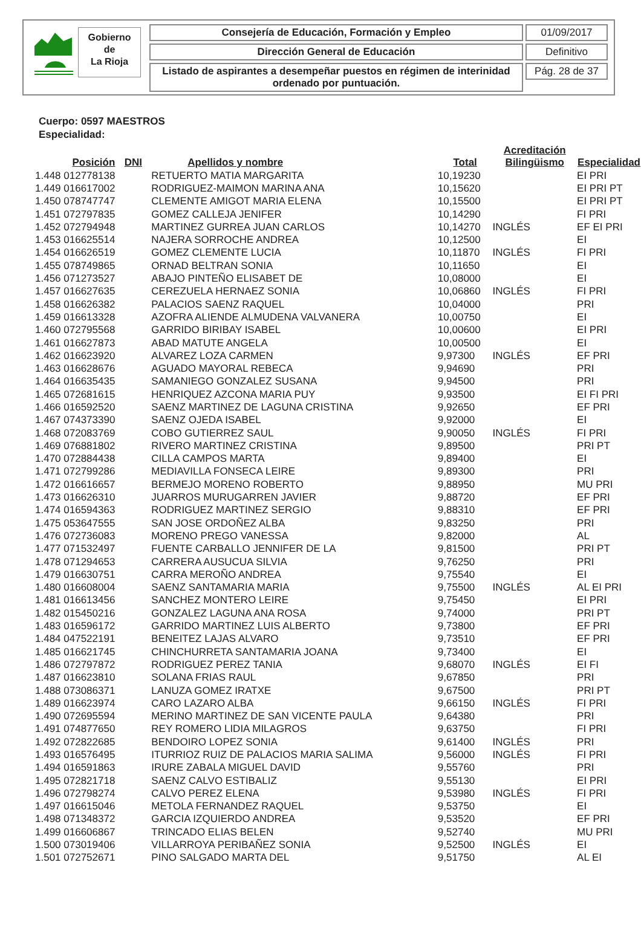Gobierno
de
La Rioja
Consejería de Educación, Formación y Empleo
Dirección General de Educación
Listado de aspirantes a desempeñar puestos en régimen de interinidad ordenado por puntuación.
01/09/2017
Definitivo
Pág. 28 de 37
Cuerpo: 0597 MAESTROS
Especialidad:
| Posición | DNI | Apellidos y nombre | Total | Acreditación Bilingüismo | Especialidad |
| --- | --- | --- | --- | --- | --- |
| 1.448 012778138 | | RETUERTO MATIA MARGARITA | 10,19230 | | EI PRI |
| 1.449 016617002 | | RODRIGUEZ-MAIMON MARINA ANA | 10,15620 | | EI PRI PT |
| 1.450 078747747 | | CLEMENTE AMIGOT MARIA ELENA | 10,15500 | | EI PRI PT |
| 1.451 072797835 | | GOMEZ CALLEJA JENIFER | 10,14290 | | FI PRI |
| 1.452 072794948 | | MARTINEZ GURREA JUAN CARLOS | 10,14270 | INGLÉS | EF EI PRI |
| 1.453 016625514 | | NAJERA SORROCHE ANDREA | 10,12500 | | EI |
| 1.454 016626519 | | GOMEZ CLEMENTE LUCIA | 10,11870 | INGLÉS | FI PRI |
| 1.455 078749865 | | ORNAD BELTRAN SONIA | 10,11650 | | EI |
| 1.456 071273527 | | ABAJO PINTEÑO ELISABET DE | 10,08000 | | EI |
| 1.457 016627635 | | CEREZUELA HERNAEZ SONIA | 10,06860 | INGLÉS | FI PRI |
| 1.458 016626382 | | PALACIOS SAENZ RAQUEL | 10,04000 | | PRI |
| 1.459 016613328 | | AZOFRA ALIENDE ALMUDENA VALVANERA | 10,00750 | | EI |
| 1.460 072795568 | | GARRIDO BIRIBAY ISABEL | 10,00600 | | EI PRI |
| 1.461 016627873 | | ABAD MATUTE ANGELA | 10,00500 | | EI |
| 1.462 016623920 | | ALVAREZ LOZA CARMEN | 9,97300 | INGLÉS | EF PRI |
| 1.463 016628676 | | AGUADO MAYORAL REBECA | 9,94690 | | PRI |
| 1.464 016635435 | | SAMANIEGO GONZALEZ SUSANA | 9,94500 | | PRI |
| 1.465 072681615 | | HENRIQUEZ AZCONA MARIA PUY | 9,93500 | | EI FI PRI |
| 1.466 016592520 | | SAENZ MARTINEZ DE LAGUNA CRISTINA | 9,92650 | | EF PRI |
| 1.467 074373390 | | SAENZ OJEDA ISABEL | 9,92000 | | EI |
| 1.468 072083769 | | COBO GUTIERREZ SAUL | 9,90050 | INGLÉS | FI PRI |
| 1.469 076881802 | | RIVERO MARTINEZ CRISTINA | 9,89500 | | PRI PT |
| 1.470 072884438 | | CILLA CAMPOS MARTA | 9,89400 | | EI |
| 1.471 072799286 | | MEDIAVILLA FONSECA LEIRE | 9,89300 | | PRI |
| 1.472 016616657 | | BERMEJO MORENO ROBERTO | 9,88950 | | MU PRI |
| 1.473 016626310 | | JUARROS MURUGARREN JAVIER | 9,88720 | | EF PRI |
| 1.474 016594363 | | RODRIGUEZ MARTINEZ SERGIO | 9,88310 | | EF PRI |
| 1.475 053647555 | | SAN JOSE ORDOÑEZ ALBA | 9,83250 | | PRI |
| 1.476 072736083 | | MORENO PREGO VANESSA | 9,82000 | | AL |
| 1.477 071532497 | | FUENTE CARBALLO JENNIFER DE LA | 9,81500 | | PRI PT |
| 1.478 071294653 | | CARRERA AUSUCUA SILVIA | 9,76250 | | PRI |
| 1.479 016630751 | | CARRA MEROÑO ANDREA | 9,75540 | | EI |
| 1.480 016608004 | | SAENZ SANTAMARIA MARIA | 9,75500 | INGLÉS | AL EI PRI |
| 1.481 016613456 | | SANCHEZ MONTERO LEIRE | 9,75450 | | EI PRI |
| 1.482 015450216 | | GONZALEZ LAGUNA ANA ROSA | 9,74000 | | PRI PT |
| 1.483 016596172 | | GARRIDO MARTINEZ LUIS ALBERTO | 9,73800 | | EF PRI |
| 1.484 047522191 | | BENEITEZ LAJAS ALVARO | 9,73510 | | EF PRI |
| 1.485 016621745 | | CHINCHURRETA SANTAMARIA JOANA | 9,73400 | | EI |
| 1.486 072797872 | | RODRIGUEZ PEREZ TANIA | 9,68070 | INGLÉS | EI FI |
| 1.487 016623810 | | SOLANA FRIAS RAUL | 9,67850 | | PRI |
| 1.488 073086371 | | LANUZA GOMEZ IRATXE | 9,67500 | | PRI PT |
| 1.489 016623974 | | CARO LAZARO ALBA | 9,66150 | INGLÉS | FI PRI |
| 1.490 072695594 | | MERINO MARTINEZ DE SAN VICENTE PAULA | 9,64380 | | PRI |
| 1.491 074877650 | | REY ROMERO LIDIA MILAGROS | 9,63750 | | FI PRI |
| 1.492 072822685 | | BENDOIRO LOPEZ SONIA | 9,61400 | INGLÉS | PRI |
| 1.493 016576495 | | ITURRIOZ RUIZ DE PALACIOS MARIA SALIMA | 9,56000 | INGLÉS | FI PRI |
| 1.494 016591863 | | IRURE ZABALA MIGUEL DAVID | 9,55760 | | PRI |
| 1.495 072821718 | | SAENZ CALVO ESTIBALIZ | 9,55130 | | EI PRI |
| 1.496 072798274 | | CALVO PEREZ ELENA | 9,53980 | INGLÉS | FI PRI |
| 1.497 016615046 | | METOLA FERNANDEZ RAQUEL | 9,53750 | | EI |
| 1.498 071348372 | | GARCIA IZQUIERDO ANDREA | 9,53520 | | EF PRI |
| 1.499 016606867 | | TRINCADO ELIAS BELEN | 9,52740 | | MU PRI |
| 1.500 073019406 | | VILLARROYA PERIBAÑEZ SONIA | 9,52500 | INGLÉS | EI |
| 1.501 072752671 | | PINO SALGADO MARTA DEL | 9,51750 | | AL EI |